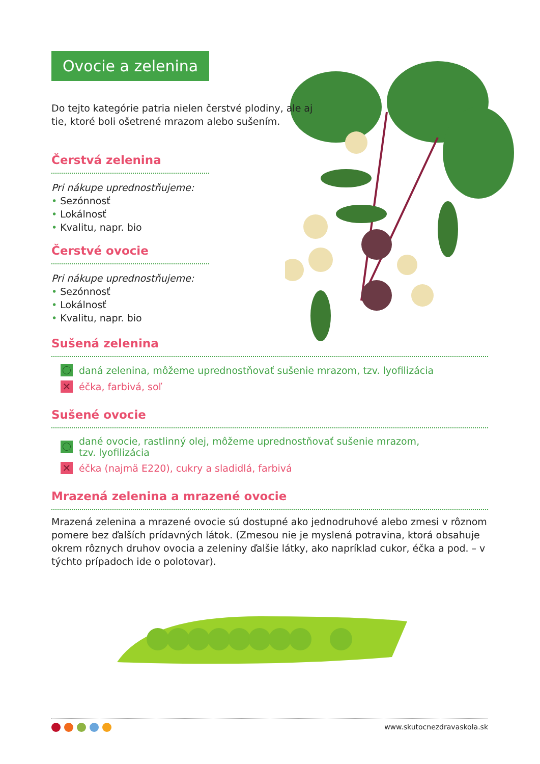Ovocie a zelenina
Do tejto kategórie patria nielen čerstvé plodiny, ale aj tie, ktoré boli ošetrené mrazom alebo sušením.
Čerstvá zelenina
Pri nákupe uprednostňujeme:
• Sezónnosť
• Lokálnosť
• Kvalitu, napr. bio
Čerstvé ovocie
Pri nákupe uprednostňujeme:
• Sezónnosť
• Lokálnosť
• Kvalitu, napr. bio
Sušená zelenina
daná zelenina, môžeme uprednostňovať sušenie mrazom, tzv. lyofilizácia
✕
éčka, farbivá, soľ
Sušené ovocie
dané ovocie, rastlinný olej, môžeme uprednostňovať sušenie mrazom,
tzv. lyofilizácia
✕
éčka (najmä E220), cukry a sladidlá, farbivá
Mrazená zelenina a mrazené ovocie
Mrazená zelenina a mrazené ovocie sú dostupné ako jednodruhové alebo zmesi v rôznom pomere bez ďalších prídavných látok. (Zmesou nie je myslená potravina, ktorá obsahuje okrem rôznych druhov ovocia a zeleniny ďalšie látky, ako napríklad cukor, éčka a pod. – v týchto prípadoch ide o polotovar).
www.skutocnezdravaskola.sk